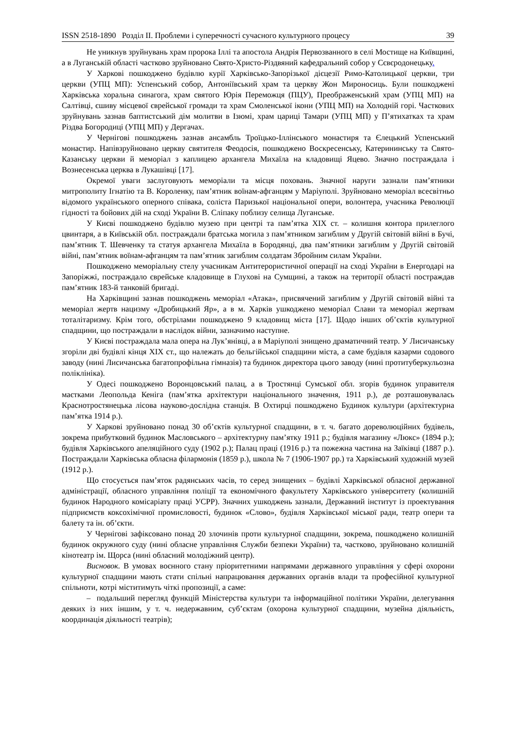ISSN 2518-1890 Розділ ІІ. Проблеми і суперечності сучасного культурного процесу 39
Не уникнув зруйнувань храм пророка Іллі та апостола Андрія Первозванного в селі Мостище на Київщині, а в Луганській області частково зруйновано Свято-Христо-Різдвяний кафедральний собор у Сєвєродонецьку.
У Харкові пошкоджено будівлю курії Харківсько-Запорізької дієцезії Римо-Католицької церкви, три церкви (УПЦ МП): Успенський собор, Антоніївський храм та церкву Жон Мироносиць. Були пошкоджені Харківська хоральна синагога, храм святого Юрія Переможця (ПЦУ), Преображенський храм (УПЦ МП) на Салтівці, єшиву місцевої єврейської громади та храм Смоленської ікони (УПЦ МП) на Холодній горі. Часткових зруйнувань зазнав баптистський дім молитви в Ізюмі, храм цариці Тамари (УПЦ МП) у П’ятихатках та храм Різдва Богородиці (УПЦ МП) у Дергачах.
У Чернігові пошкоджень зазнав ансамбль Троїцько-Іллінського монастиря та Єлецький Успенський монастир. Напівзруйновано церкву святителя Феодосія, пошкоджено Воскресенську, Катерининську та Свято-Казанську церкви й меморіал з каплицею архангела Михаїла на кладовищі Яцево. Значно постраждала і Вознесенська церква в Лукашівці [17].
Окремої уваги заслуговують меморіали та місця поховань. Значної наруги зазнали пам’ятники митрополиту Ігнатію та В. Короленку, пам’ятник воїнам-афганцям у Маріуполі. Зруйновано меморіал всесвітньо відомого українського оперного співака, соліста Паризької національної опери, волонтера, учасника Революції гідності та бойових дій на сході України В. Сліпаку поблизу селища Луганське.
У Києві пошкоджено будівлю музею при центрі та пам’ятка ХІХ ст. – колишня контора прилеглого цвинтаря, а в Київській обл. постраждали братська могила з пам’ятником загиблим у Другій світовій війні в Бучі, пам’ятник Т. Шевченку та статуя архангела Михаїла в Бородянці, два пам’ятники загиблим у Другій світовій війні, пам’ятник воїнам-афганцям та пам’ятник загиблим солдатам Збройним силам України.
Пошкоджено меморіальну стелу учасникам Антитерористичної операції на сході України в Енергодарі на Запоріжжі, постраждало єврейське кладовище в Глухові на Сумщині, а також на території області постраждав пам’ятник 183-й танковій бригаді.
На Харківщині зазнав пошкоджень меморіал «Атака», присвячений загиблим у Другій світовій війні та меморіал жертв нацизму «Дробицький Яр», а в м. Харків ушкоджено меморіал Слави та меморіал жертвам тоталітаризму. Крім того, обстрілами пошкоджено 9 кладовищ міста [17]. Щодо інших об’єктів культурної спадщини, що постраждали в наслідок війни, зазначимо наступне.
У Києві постраждала мала опера на Лук’янівці, а в Маріуполі знищено драматичний театр. У Лисичанську згоріли дві будівлі кінця ХІХ ст., що належать до бельгійської спадщини міста, а саме будівля казарми содового заводу (нині Лисичанська багатопрофільна гімназія) та будинок директора цього заводу (нині протитуберкульозна поліклініка).
У Одесі пошкоджено Воронцовський палац, а в Тростянці Сумської обл. згорів будинок управителя маєтками Леопольда Кеніга (пам’ятка архітектури національного значення, 1911 р.), де розташовувалась Краснотростянецька лісова науково-дослідна станція. В Охтирці пошкоджено Будинок культури (архітектурна пам’ятка 1914 р.).
У Харкові зруйновано понад 30 об’єктів культурної спадщини, в т. ч. багато дореволюційних будівель, зокрема прибутковий будинок Масловського – архітектурну пам’ятку 1911 р.; будівля магазину «Люкс» (1894 р.); будівля Харківського апеляційного суду (1902 р.); Палац праці (1916 р.) та пожежна частина на Заїківці (1887 р.). Постраждали Харківська обласна філармонія (1859 р.), школа № 7 (1906-1907 рр.) та Харківський художній музей (1912 р.).
Що стосується пам’яток радянських часів, то серед знищених – будівлі Харківської обласної державної адміністрації, обласного управління поліції та економічного факультету Харківського університету (колишній будинок Народного комісаріату праці УСРР). Значних ушкоджень зазнали, Державний інститут із проектування підприємств коксохімічної промисловості, будинок «Слово», будівля Харківської міської ради, театр опери та балету та ін. об’єкти.
У Чернігові зафіксовано понад 20 злочинів проти культурної спадщини, зокрема, пошкоджено колишній будинок окружного суду (нині обласне управління Служби безпеки України) та, частково, зруйновано колишній кінотеатр ім. Щорса (нині обласний молодіжний центр).
Висновок. В умовах воєнного стану пріоритетними напрямами державного управління у сфері охорони культурної спадщини мають стати спільні напрацювання державних органів влади та професійної культурної спільноти, котрі міститимуть чіткі пропозиції, а саме:
– подальший перегляд функцій Міністерства культури та інформаційної політики України, делегування деяких із них іншим, у т. ч. недержавним, суб’єктам (охорона культурної спадщини, музейна діяльність, координація діяльності театрів);